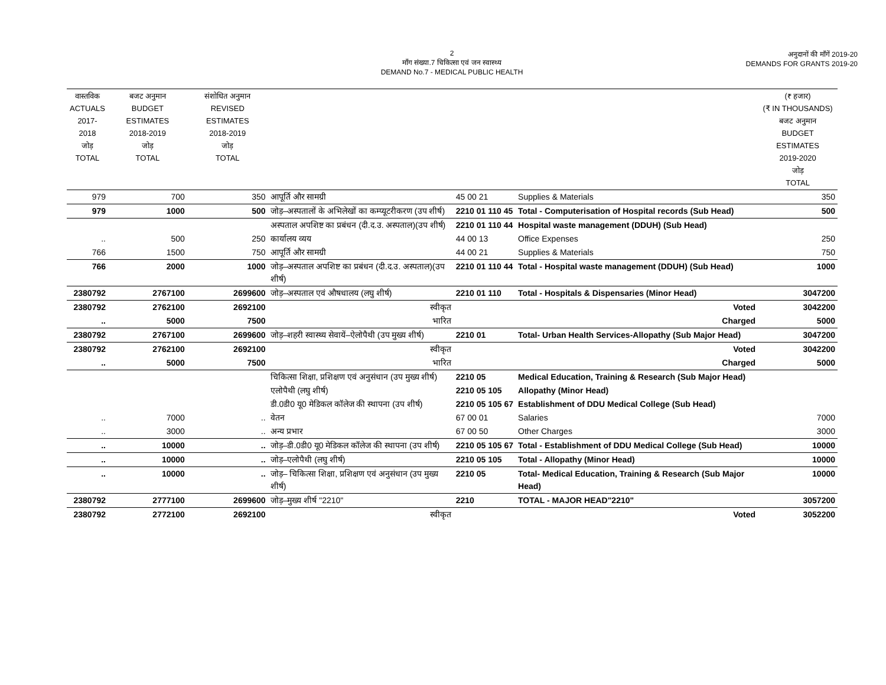2
माँग संख्या.7 चिकित्सा एवं जन स्वास्थ्य
DEMAND No.7 - MEDICAL PUBLIC HEALTH
अनुदानों की माँगें 2019-20
DEMANDS FOR GRANTS 2019-20
| वास्तविक ACTUALS 2017-2018 जोड़ TOTAL | बजट अनुमान BUDGET ESTIMATES 2018-2019 जोड़ TOTAL | संशोधित अनुमान REVISED ESTIMATES 2018-2019 जोड़ TOTAL | | | | (₹ हजार) (₹ IN THOUSANDS) बजट अनुमान BUDGET ESTIMATES 2019-2020 जोड़ TOTAL |
| --- | --- | --- | --- | --- | --- | --- |
| 979 | 700 | 350 | आपूर्ति और सामग्री | 45 00 21 | Supplies & Materials | 350 |
| 979 | 1000 | 500 | जोड़–अस्पतालों के अभिलेखों का कम्प्यूटरीकरण (उप शीर्ष) | 2210 01 110 45 | Total - Computerisation of Hospital records (Sub Head) | 500 |
| | | | अस्पताल अपशिष्ट का प्रबंधन (दी.द.उ. अस्पताल)(उप शीर्ष) | 2210 01 110 44 | Hospital waste management (DDUH) (Sub Head) | |
| .. | 500 | 250 | कार्यालय व्यय | 44 00 13 | Office Expenses | 250 |
| 766 | 1500 | 750 | आपूर्ति और सामग्री | 44 00 21 | Supplies & Materials | 750 |
| 766 | 2000 | 1000 | जोड़–अस्पताल अपशिष्ट का प्रबंधन (दी.द.उ. अस्पताल)(उप शीर्ष) | 2210 01 110 44 | Total - Hospital waste management (DDUH) (Sub Head) | 1000 |
| 2380792 | 2767100 | 2699600 | जोड़–अस्पताल एवं औषधालय (लघु शीर्ष) | 2210 01 110 | Total - Hospitals & Dispensaries (Minor Head) | 3047200 |
| 2380792 | 2762100 | 2692100 | स्वीकृत | | Voted | 3042200 |
| .. | 5000 | 7500 | भारित | | Charged | 5000 |
| 2380792 | 2767100 | 2699600 | जोड़–शहरी स्वास्थ्य सेवायें–ऐलोपैथी (उप मुख्य शीर्ष) | 2210 01 | Total- Urban Health Services-Allopathy (Sub Major Head) | 3047200 |
| 2380792 | 2762100 | 2692100 | स्वीकृत | | Voted | 3042200 |
| .. | 5000 | 7500 | भारित | | Charged | 5000 |
| | | | चिकित्सा शिक्षा, प्रशिक्षण एवं अनुसंधान (उप मुख्य शीर्ष) | 2210 05 | Medical Education, Training & Research (Sub Major Head) | |
| | | | एलोपैथी (लघु शीर्ष) | 2210 05 105 | Allopathy (Minor Head) | |
| | | | डी.0डी0 यू0 मेडिकल कॉलेज की स्थापना (उप शीर्ष) | 2210 05 105 67 | Establishment of DDU Medical College (Sub Head) | |
| .. | 7000 | .. | वेतन | 67 00 01 | Salaries | 7000 |
| .. | 3000 | .. | अन्य प्रभार | 67 00 50 | Other Charges | 3000 |
| .. | 10000 | .. | जोड़–डी.0डी0 यू0 मेडिकल कॉलेज की स्थापना (उप शीर्ष) | 2210 05 105 67 | Total - Establishment of DDU Medical College (Sub Head) | 10000 |
| .. | 10000 | .. | जोड़–एलोपैथी (लघु शीर्ष) | 2210 05 105 | Total - Allopathy (Minor Head) | 10000 |
| .. | 10000 | .. | जोड़– चिकित्सा शिक्षा, प्रशिक्षण एवं अनुसंधान (उप मुख्य शीर्ष) | 2210 05 | Total- Medical Education, Training & Research (Sub Major Head) | 10000 |
| 2380792 | 2777100 | 2699600 | जोड़–मुख्य शीर्ष "2210" | 2210 | TOTAL - MAJOR HEAD"2210" | 3057200 |
| 2380792 | 2772100 | 2692100 | स्वीकृत | | Voted | 3052200 |